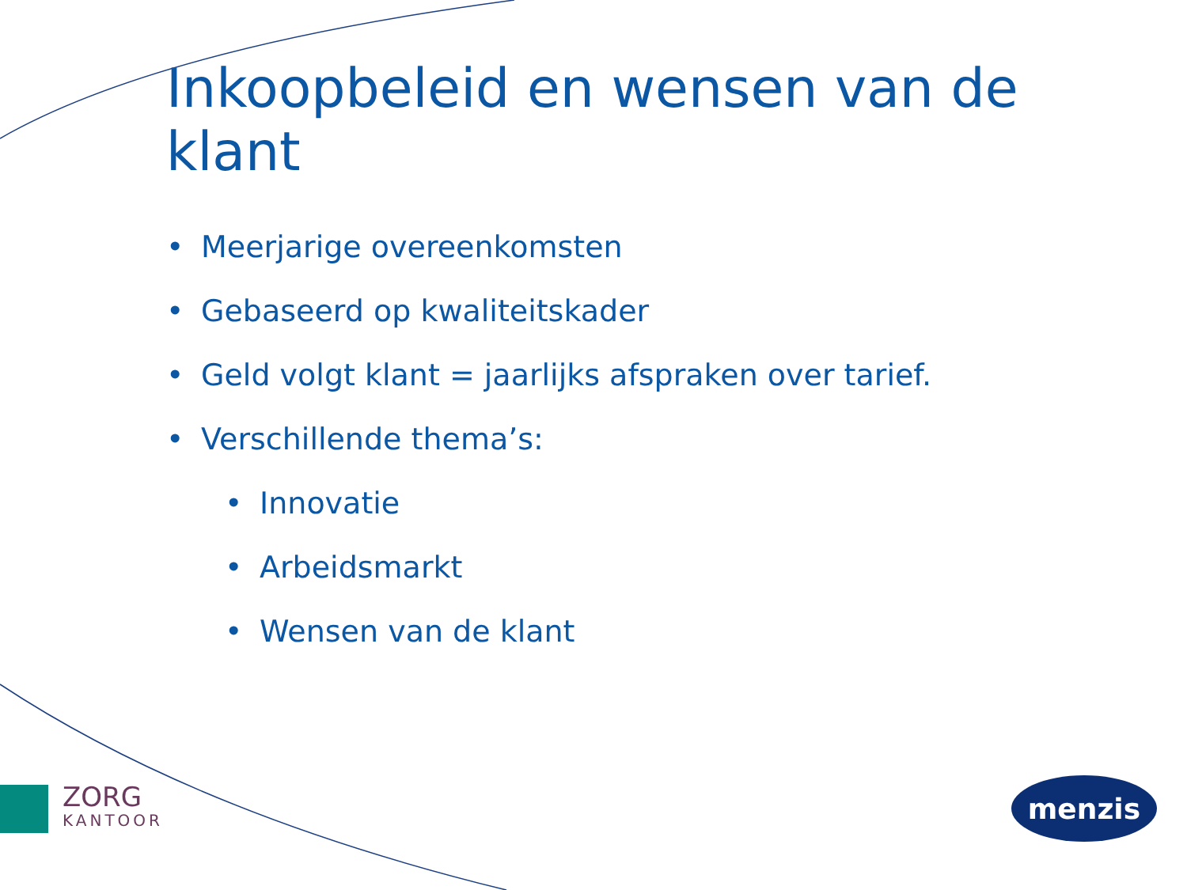Inkoopbeleid en wensen van de klant
• Meerjarige overeenkomsten
• Gebaseerd op kwaliteitskader
• Geld volgt klant = jaarlijks afspraken over tarief.
• Verschillende thema’s:
• Innovatie
• Arbeidsmarkt
• Wensen van de klant
ZORG
KANTOOR
menzis